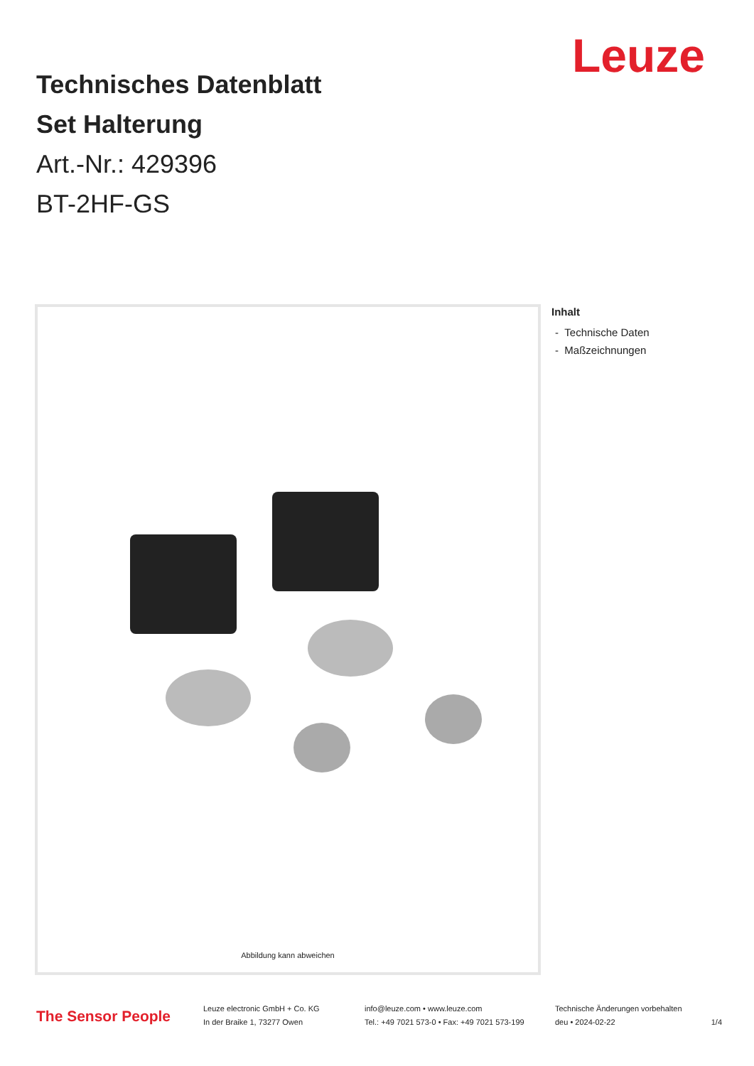Leuze
Technisches Datenblatt
Set Halterung
Art.-Nr.: 429396
BT-2HF-GS
Abbildung kann abweichen
Inhalt
- Technische Daten
- Maßzeichnungen
The Sensor People
Leuze electronic GmbH + Co. KG
In der Braike 1, 73277 Owen
info@leuze.com • www.leuze.com
Tel.: +49 7021 573-0 • Fax: +49 7021 573-199
Technische Änderungen vorbehalten
deu • 2024-02-22 1/4